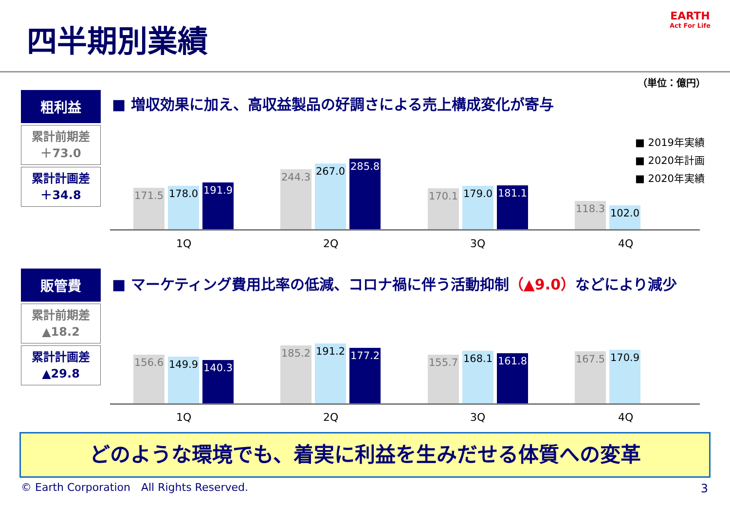四半期別業績
EARTH
Act For Life
（単位：億円）
粗利益
累計前期差
＋73.0
累計計画差
＋34.8
■ 増収効果に加え、高収益製品の好調さによる売上構成変化が寄与
■ 2019年実績
■ 2020年計画
■ 2020年実績
171.5
178.0
191.9
244.3
267.0
285.8
170.1
179.0
181.1
118.3
102.0
1Q 2Q 3Q 4Q
販管費
累計前期差
▲18.2
累計計画差
▲29.8
■ マーケティング費用比率の低減、コロナ禍に伴う活動抑制（▲9.0）などにより減少
156.6
149.9
140.3
185.2
191.2
177.2
155.7
168.1
161.8
167.5
170.9
1Q 2Q 3Q 4Q
どのような環境でも、着実に利益を生みだせる体質への変革
© Earth Corporation　All Rights Reserved.
3